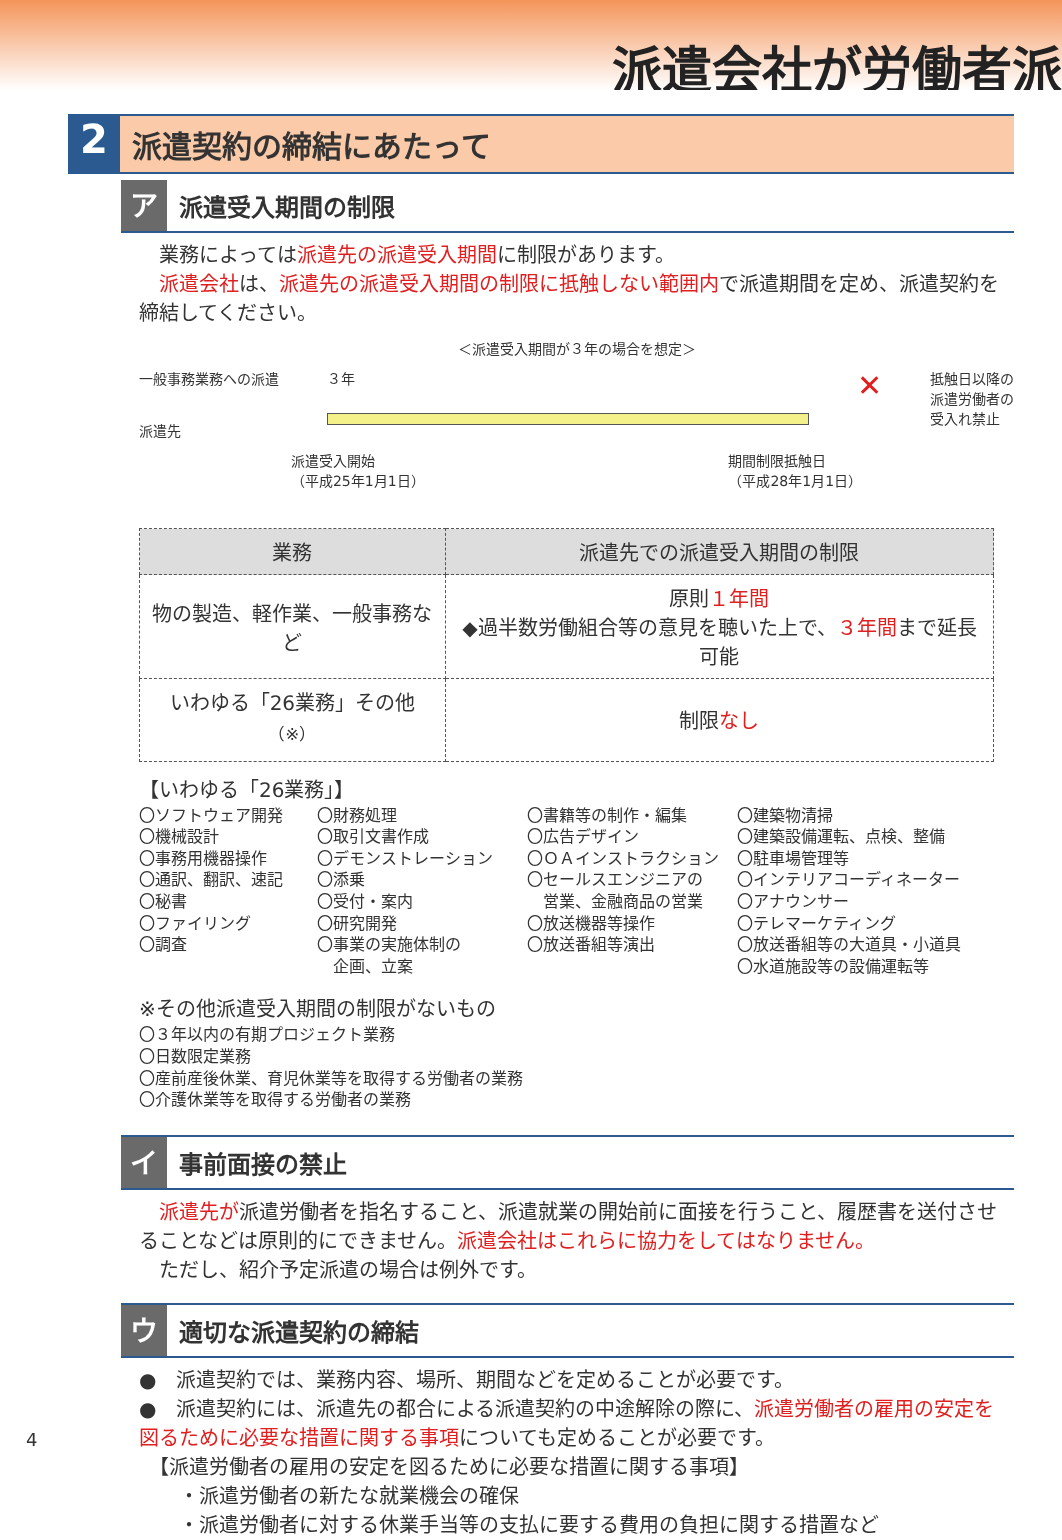派遣会社が労働者派
2
派遣契約の締結にあたって
ア
派遣受入期間の制限
　業務によっては派遣先の派遣受入期間に制限があります。
　派遣会社は、派遣先の派遣受入期間の制限に抵触しない範囲内で派遣期間を定め、派遣契約を締結してください。
＜派遣受入期間が３年の場合を想定＞
一般事務業務への派遣
派遣先
３年
✕
抵触日以降の
派遣労働者の
受入れ禁止
派遣受入開始
（平成25年1月1日）
期間制限抵触日
（平成28年1月1日）
| 業務 | 派遣先での派遣受入期間の制限 |
| --- | --- |
| 物の製造、軽作業、一般事務など | 原則 １年間 ◆過半数労働組合等の意見を聴いた上で、 ３年間 まで延長可能 |
| いわゆる「26業務」その他<sup>（※）</sup> | 制限 なし |
【いわゆる「26業務」】
〇ソフトウェア開発
〇機械設計
〇事務用機器操作
〇通訳、翻訳、速記
〇秘書
〇ファイリング
〇調査
〇財務処理
〇取引文書作成
〇デモンストレーション
〇添乗
〇受付・案内
〇研究開発
〇事業の実施体制の
　企画、立案
〇書籍等の制作・編集
〇広告デザイン
〇ＯＡインストラクション
〇セールスエンジニアの
　営業、金融商品の営業
〇放送機器等操作
〇放送番組等演出
〇建築物清掃
〇建築設備運転、点検、整備
〇駐車場管理等
〇インテリアコーディネーター
〇アナウンサー
〇テレマーケティング
〇放送番組等の大道具・小道具
〇水道施設等の設備運転等
※その他派遣受入期間の制限がないもの
〇３年以内の有期プロジェクト業務
〇日数限定業務
〇産前産後休業、育児休業等を取得する労働者の業務
〇介護休業等を取得する労働者の業務
イ
事前面接の禁止
　派遣先が派遣労働者を指名すること、派遣就業の開始前に面接を行うこと、履歴書を送付させることなどは原則的にできません。派遣会社はこれらに協力をしてはなりません。
　ただし、紹介予定派遣の場合は例外です。
ウ
適切な派遣契約の締結
●　派遣契約では、業務内容、場所、期間などを定めることが必要です。
●　派遣契約には、派遣先の都合による派遣契約の中途解除の際に、派遣労働者の雇用の安定を図るために必要な措置に関する事項についても定めることが必要です。
　【派遣労働者の雇用の安定を図るために必要な措置に関する事項】
　　・派遣労働者の新たな就業機会の確保
　　・派遣労働者に対する休業手当等の支払に要する費用の負担に関する措置など
4